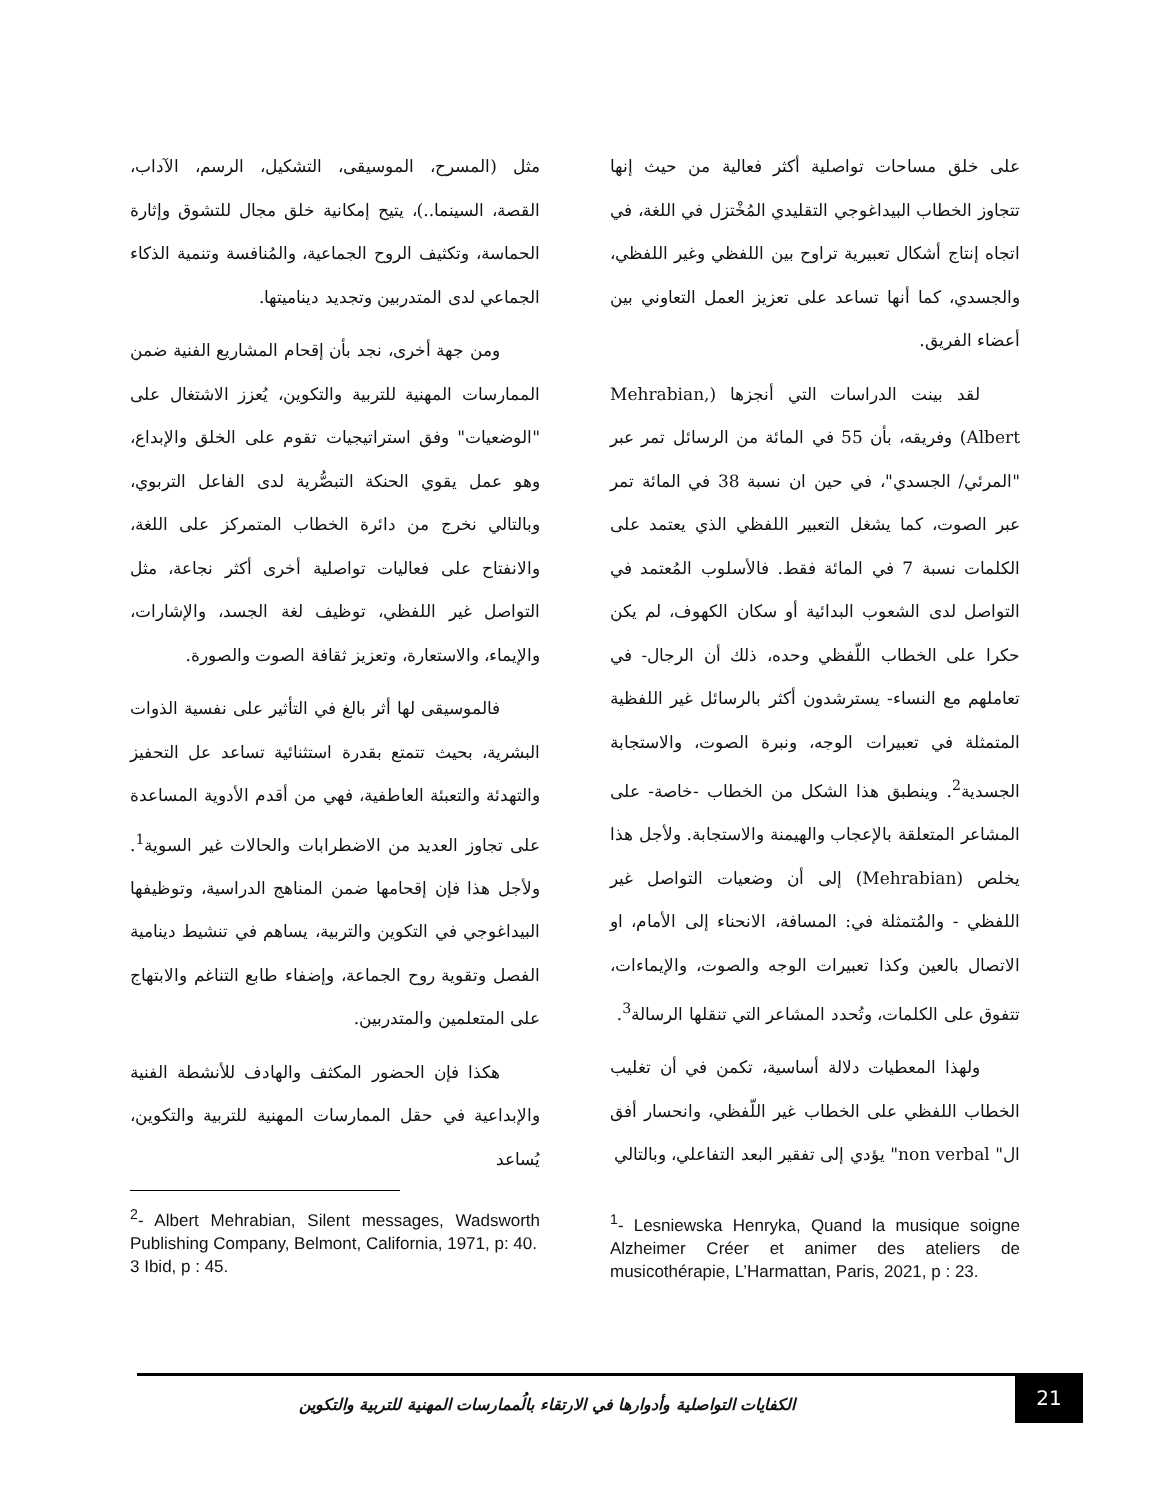مثل (المسرح، الموسيقى، التشكيل، الرسم، الآداب، القصة، السينما..)، يتيح إمكانية خلق مجال للتشوق وإثارة الحماسة، وتكثيف الروح الجماعية، والمُنافسة وتنمية الذكاء الجماعي لدى المتدربين وتجديد ديناميتها.
ومن جهة أخرى، نجد بأن إقحام المشاريع الفنية ضمن الممارسات المهنية للتربية والتكوين، يُعزز الاشتغال على "الوضعيات" وفق استراتيجيات تقوم على الخلق والإبداع، وهو عمل يقوي الحنكة التبصُّرية لدى الفاعل التربوي، وبالتالي نخرج من دائرة الخطاب المتمركز على اللغة، والانفتاح على فعاليات تواصلية أخرى أكثر نجاعة، مثل التواصل غير اللفظي، توظيف لغة الجسد، والإشارات، والإيماء، والاستعارة، وتعزيز ثقافة الصوت والصورة.
فالموسيقى لها أثر بالغ في التأثير على نفسية الذوات البشرية، بحيث تتمتع بقدرة استثنائية تساعد عل التحفيز والتهدئة والتعبئة العاطفية، فهي من أقدم الأدوية المساعدة على تجاوز العديد من الاضطرابات والحالات غير السوية<sup>1</sup>. ولأجل هذا فإن إقحامها ضمن المناهج الدراسية، وتوظيفها البيداغوجي في التكوين والتربية، يساهم في تنشيط دينامية الفصل وتقوية روح الجماعة، وإضفاء طابع التناغم والابتهاج على المتعلمين والمتدربين.
هكذا فإن الحضور المكثف والهادف للأنشطة الفنية والإبداعية في حقل الممارسات المهنية للتربية والتكوين، يُساعد
على خلق مساحات تواصلية أكثر فعالية من حيث إنها تتجاوز الخطاب البيداغوجي التقليدي المُخْتزل في اللغة، في اتجاه إنتاج أشكال تعبيرية تراوح بين اللفظي وغير اللفظي، والجسدي، كما أنها تساعد على تعزيز العمل التعاوني بين أعضاء الفريق.
لقد بينت الدراسات التي أنجزها (Mehrabian, Albert) وفريقه، بأن 55 في المائة من الرسائل تمر عبر "المرئي/ الجسدي"، في حين ان نسبة 38 في المائة تمر عبر الصوت، كما يشغل التعبير اللفظي الذي يعتمد على الكلمات نسبة 7 في المائة فقط. فالأسلوب المُعتمد في التواصل لدى الشعوب البدائية أو سكان الكهوف، لم يكن حكرا على الخطاب اللّفظي وحده، ذلك أن الرجال- في تعاملهم مع النساء- يسترشدون أكثر بالرسائل غير اللفظية المتمثلة في تعبيرات الوجه، ونبرة الصوت، والاستجابة الجسدية<sup>2</sup>. وينطبق هذا الشكل من الخطاب -خاصة- على المشاعر المتعلقة بالإعجاب والهيمنة والاستجابة. ولأجل هذا يخلص (Mehrabian) إلى أن وضعيات التواصل غير اللفظي - والمُتمثلة في: المسافة، الانحناء إلى الأمام، او الاتصال بالعين وكذا تعبيرات الوجه والصوت، والإيماءات، تتفوق على الكلمات، وتُحدد المشاعر التي تنقلها الرسالة<sup>3</sup>.
ولهذا المعطيات دلالة أساسية، تكمن في أن تغليب الخطاب اللفظي على الخطاب غير اللّفظي، وانحسار أفق ال" non verbal" يؤدي إلى تفقير البعد التفاعلي، وبالتالي
<sup>1</sup>- Lesniewska Henryka, Quand la musique soigne Alzheimer Créer et animer des ateliers de musicothérapie, L’Harmattan, Paris, 2021, p : 23.
<sup>2</sup>- Albert Mehrabian, Silent messages, Wadsworth Publishing Company, Belmont, California, 1971, p: 40.
3 Ibid, p : 45.
الكفايات التواصلية وأدوارها في الارتقاء بالُممارسات المهنية للتربية والتكوين
21